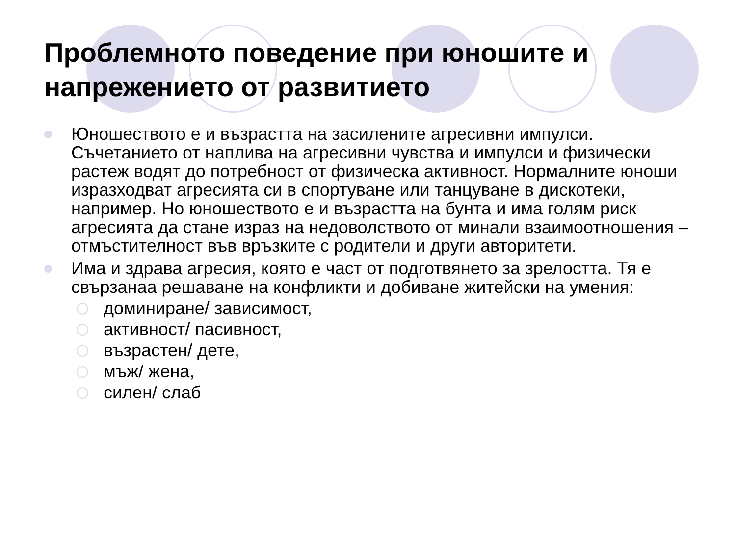Проблемното поведение при юношите и напрежението от развитието
Юношеството е и възрастта на засилените агресивни импулси. Съчетанието от наплива на агресивни чувства и импулси и физически растеж водят до потребност от физическа активност. Нормалните юноши изразходват агресията си в спортуване или танцуване в дискотеки, например. Но юношеството е и възрастта на бунта и има голям риск агресията да стане израз на недоволството от минали взаимоотношения – отмъстителност във връзките с родители и други авторитети.
Има и здрава агресия, която е част от подготвянето за зрелостта. Тя е свързанаа решаване на конфликти и добиване житейски на умения:
доминиране/ зависимост,
активност/ пасивност,
възрастен/ дете,
мъж/ жена,
силен/ слаб